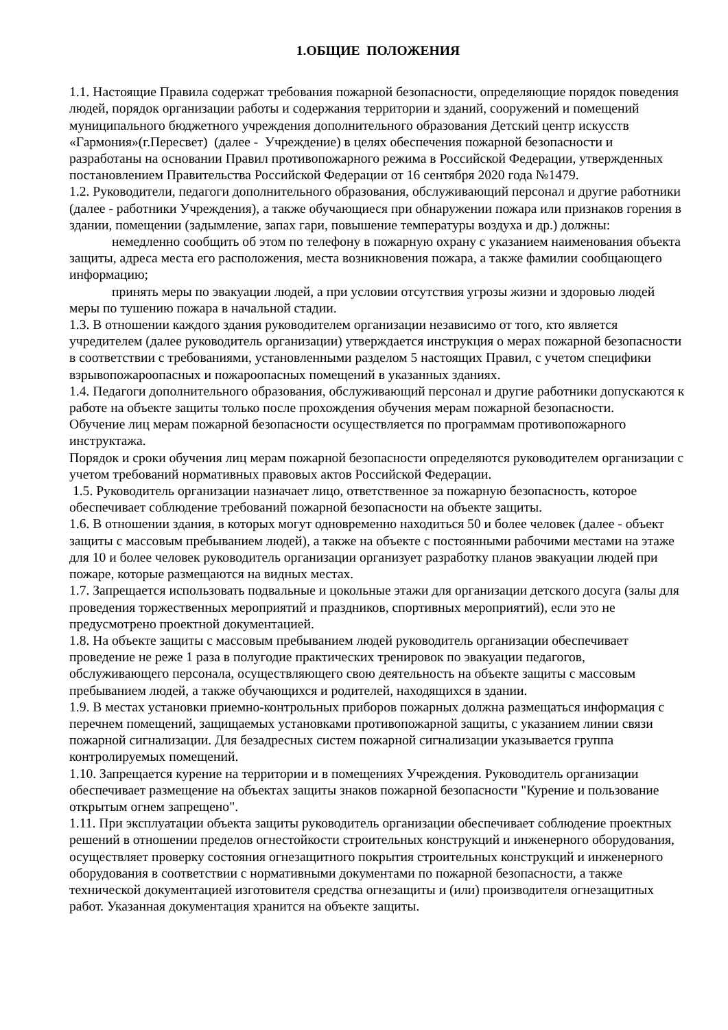1.ОБЩИЕ ПОЛОЖЕНИЯ
1.1. Настоящие Правила содержат требования пожарной безопасности, определяющие порядок поведения людей, порядок организации работы и содержания территории и зданий, сооружений и помещений муниципального бюджетного учреждения дополнительного образования Детский центр искусств «Гармония»(г.Пересвет) (далее - Учреждение) в целях обеспечения пожарной безопасности и разработаны на основании Правил противопожарного режима в Российской Федерации, утвержденных постановлением Правительства Российской Федерации от 16 сентября 2020 года №1479.
1.2. Руководители, педагоги дополнительного образования, обслуживающий персонал и другие работники (далее - работники Учреждения), а также обучающиеся при обнаружении пожара или признаков горения в здании, помещении (задымление, запах гари, повышение температуры воздуха и др.) должны:
немедленно сообщить об этом по телефону в пожарную охрану с указанием наименования объекта защиты, адреса места его расположения, места возникновения пожара, а также фамилии сообщающего информацию;
принять меры по эвакуации людей, а при условии отсутствия угрозы жизни и здоровью людей меры по тушению пожара в начальной стадии.
1.3. В отношении каждого здания руководителем организации независимо от того, кто является учредителем (далее руководитель организации) утверждается инструкция о мерах пожарной безопасности в соответствии с требованиями, установленными разделом 5 настоящих Правил, с учетом специфики взрывопожароопасных и пожароопасных помещений в указанных зданиях.
1.4. Педагоги дополнительного образования, обслуживающий персонал и другие работники допускаются к работе на объекте защиты только после прохождения обучения мерам пожарной безопасности.
Обучение лиц мерам пожарной безопасности осуществляется по программам противопожарного инструктажа.
Порядок и сроки обучения лиц мерам пожарной безопасности определяются руководителем организации с учетом требований нормативных правовых актов Российской Федерации.
1.5. Руководитель организации назначает лицо, ответственное за пожарную безопасность, которое обеспечивает соблюдение требований пожарной безопасности на объекте защиты.
1.6. В отношении здания, в которых могут одновременно находиться 50 и более человек (далее - объект защиты с массовым пребыванием людей), а также на объекте с постоянными рабочими местами на этаже для 10 и более человек руководитель организации организует разработку планов эвакуации людей при пожаре, которые размещаются на видных местах.
1.7. Запрещается использовать подвальные и цокольные этажи для организации детского досуга (залы для проведения торжественных мероприятий и праздников, спортивных мероприятий), если это не предусмотрено проектной документацией.
1.8. На объекте защиты с массовым пребыванием людей руководитель организации обеспечивает проведение не реже 1 раза в полугодие практических тренировок по эвакуации педагогов, обслуживающего персонала, осуществляющего свою деятельность на объекте защиты с массовым пребыванием людей, а также обучающихся и родителей, находящихся в здании.
1.9. В местах установки приемно-контрольных приборов пожарных должна размещаться информация с перечнем помещений, защищаемых установками противопожарной защиты, с указанием линии связи пожарной сигнализации. Для безадресных систем пожарной сигнализации указывается группа контролируемых помещений.
1.10. Запрещается курение на территории и в помещениях Учреждения. Руководитель организации обеспечивает размещение на объектах защиты знаков пожарной безопасности "Курение и пользование открытым огнем запрещено".
1.11. При эксплуатации объекта защиты руководитель организации обеспечивает соблюдение проектных решений в отношении пределов огнестойкости строительных конструкций и инженерного оборудования, осуществляет проверку состояния огнезащитного покрытия строительных конструкций и инженерного оборудования в соответствии с нормативными документами по пожарной безопасности, а также технической документацией изготовителя средства огнезащиты и (или) производителя огнезащитных работ. Указанная документация хранится на объекте защиты.